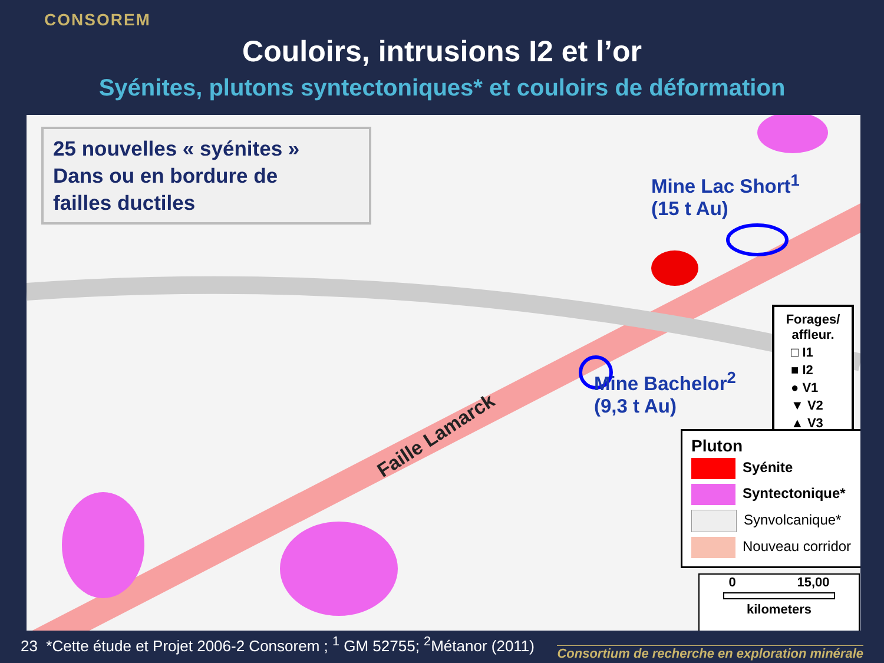CONSOREM
Couloirs, intrusions I2 et l’or
Syénites, plutons syntectoniques* et couloirs de déformation
25 nouvelles « syénites »
Dans ou en bordure de
failles ductiles
Mine Lac Short<sup>1</sup>
(15 t Au)
Mine Bachelor<sup>2</sup>
(9,3 t Au)
Faille Lamarck
Forages/ affleur.
□ I1
■ I2
● V1
▼ V2
▲ V3
Pluton
Syénite
Syntectonique*
Synvolcanique*
Nouveau corridor
0 15,00
kilometers
23 *Cette étude et Projet 2006-2 Consorem ; <sup>1</sup> GM 52755; <sup>2</sup>Métanor (2011)
Consortium de recherche en exploration minérale